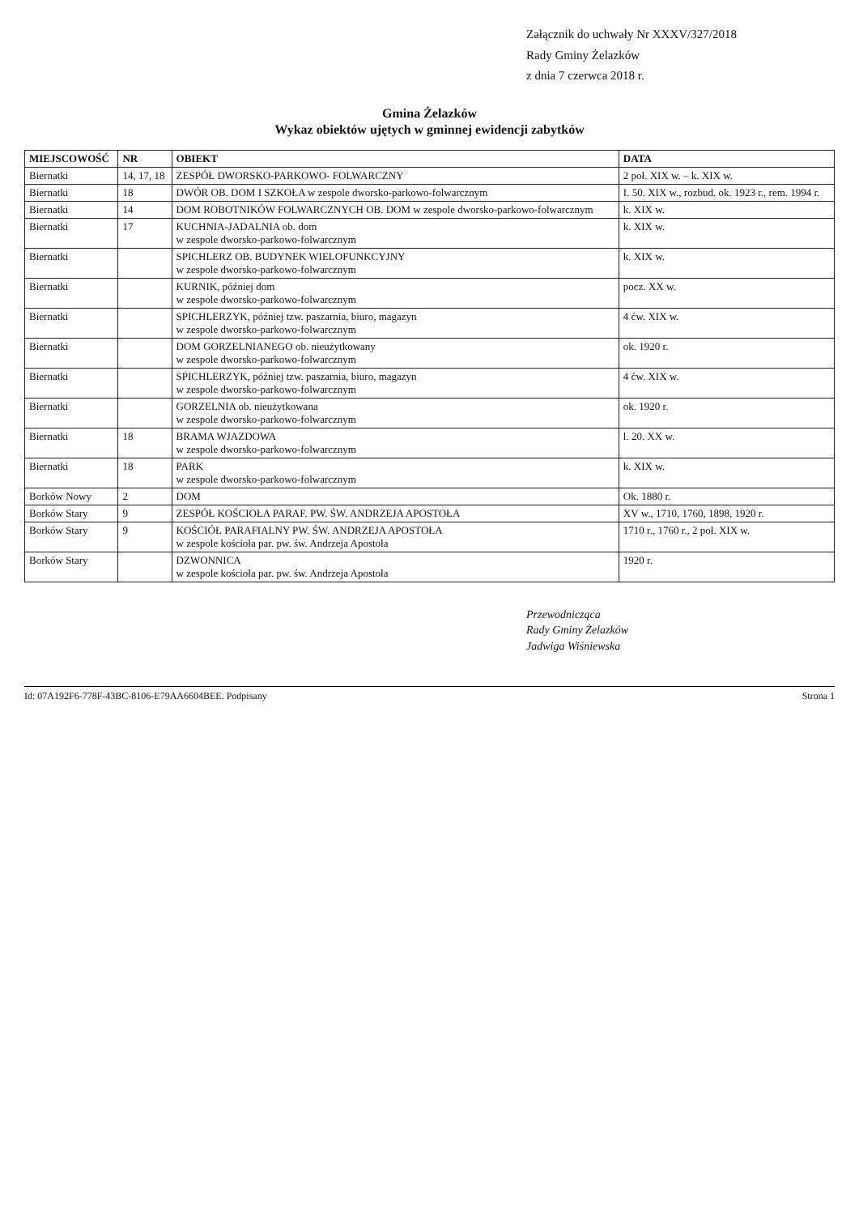Załącznik do uchwały Nr XXXV/327/2018
Rady Gminy Żelazków
z dnia 7 czerwca 2018 r.
Gmina Żelazków
Wykaz obiektów ujętych w gminnej ewidencji zabytków
| MIEJSCOWOŚĆ | NR | OBIEKT | DATA |
| --- | --- | --- | --- |
| Biernatki | 14, 17, 18 | ZESPÓŁ DWORSKO-PARKOWO- FOLWARCZNY | 2 poł. XIX w. – k. XIX w. |
| Biernatki | 18 | DWÓR OB. DOM I SZKOŁA w zespole dworsko-parkowo-folwarcznym | I. 50. XIX w., rozbud. ok. 1923 r., rem. 1994 r. |
| Biernatki | 14 | DOM ROBOTNIKÓW FOLWARCZNYCH OB. DOM w zespole dworsko-parkowo-folwarcznym | k. XIX w. |
| Biernatki | 17 | KUCHNIA-JADALNIA ob. dom w zespole dworsko-parkowo-folwarcznym | k. XIX w. |
| Biernatki | | SPICHLERZ OB. BUDYNEK WIELOFUNKCYJNY w zespole dworsko-parkowo-folwarcznym | k. XIX w. |
| Biernatki | | KURNIK, później dom w zespole dworsko-parkowo-folwarcznym | pocz. XX w. |
| Biernatki | | SPICHLERZYK, później tzw. paszarnia, biuro, magazyn w zespole dworsko-parkowo-folwarcznym | 4 ćw. XIX w. |
| Biernatki | | DOM GORZELNIANEGO ob. nieużytkowany w zespole dworsko-parkowo-folwarcznym | ok. 1920 r. |
| Biernatki | | SPICHLERZYK, później tzw. paszarnia, biuro, magazyn w zespole dworsko-parkowo-folwarcznym | 4 ćw. XIX w. |
| Biernatki | | GORZELNIA ob. nieużytkowana w zespole dworsko-parkowo-folwarcznym | ok. 1920 r. |
| Biernatki | 18 | BRAMA WJAZDOWA w zespole dworsko-parkowo-folwarcznym | l. 20. XX w. |
| Biernatki | 18 | PARK w zespole dworsko-parkowo-folwarcznym | k. XIX w. |
| Borków Nowy | 2 | DOM | Ok. 1880 r. |
| Borków Stary | 9 | ZESPÓŁ KOŚCIOŁA PARAF. PW. ŚW. ANDRZEJA APOSTOŁA | XV w., 1710, 1760, 1898, 1920 r. |
| Borków Stary | 9 | KOŚCIÓŁ PARAFIALNY PW. ŚW. ANDRZEJA APOSTOŁA w zespole kościoła par. pw. św. Andrzeja Apostoła | 1710 r., 1760 r., 2 poł. XIX w. |
| Borków Stary | | DZWONNICA w zespole kościoła par. pw. św. Andrzeja Apostoła | 1920 r. |
Przewodnicząca
Rady Gminy Żelazków
Jadwiga Wiśniewska
Id: 07A192F6-778F-43BC-8106-E79AA6604BEE. Podpisany Strona 1